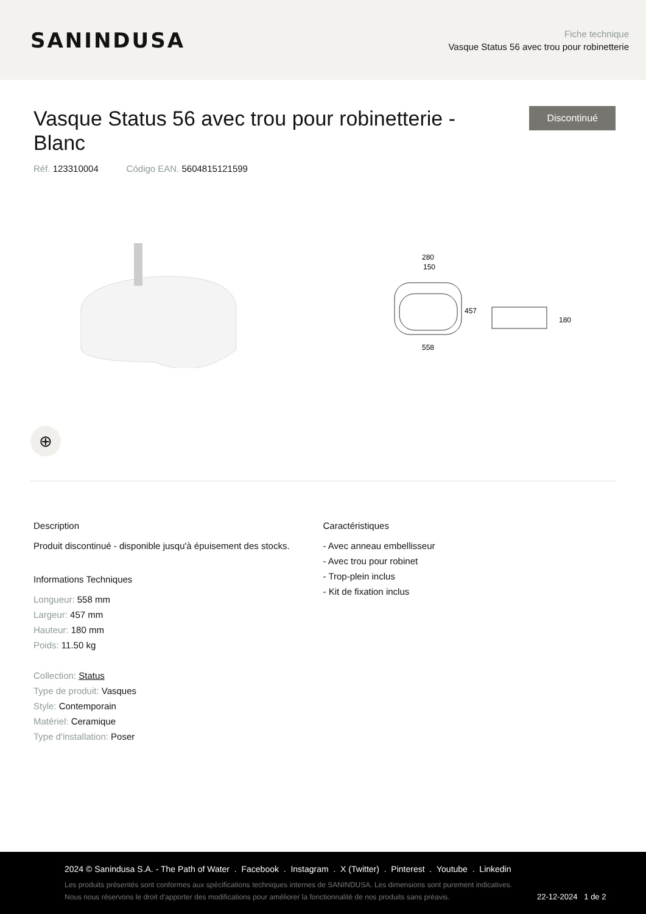SANINDUSA
Fiche technique
Vasque Status 56 avec trou pour robinetterie
Vasque Status 56 avec trou pour robinetterie - Blanc
Discontinué
Réf. 123310004 Código EAN. 5604815121599
280
150
457
558
180
⊕
Description
Produit discontinué - disponible jusqu'à épuisement des stocks.
Informations Techniques
Longueur: 558 mm
Largeur: 457 mm
Hauteur: 180 mm
Poids: 11.50 kg
Collection: Status
Type de produit: Vasques
Style: Contemporain
Matériel: Ceramique
Type d'installation: Poser
Caractéristiques
- Avec anneau embellisseur
- Avec trou pour robinet
- Trop-plein inclus
- Kit de fixation inclus
2024 © Sanindusa S.A. - The Path of Water . Facebook . Instagram . X (Twitter) . Pinterest . Youtube . Linkedin
Les produits présentés sont conformes aux spécifications techniques internes de SANINDUSA. Les dimensions sont purement indicatives.
Nous nous réservons le droit d'apporter des modifications pour améliorer la fonctionnalité de nos produits sans préavis. 22-12-2024 1 de 2